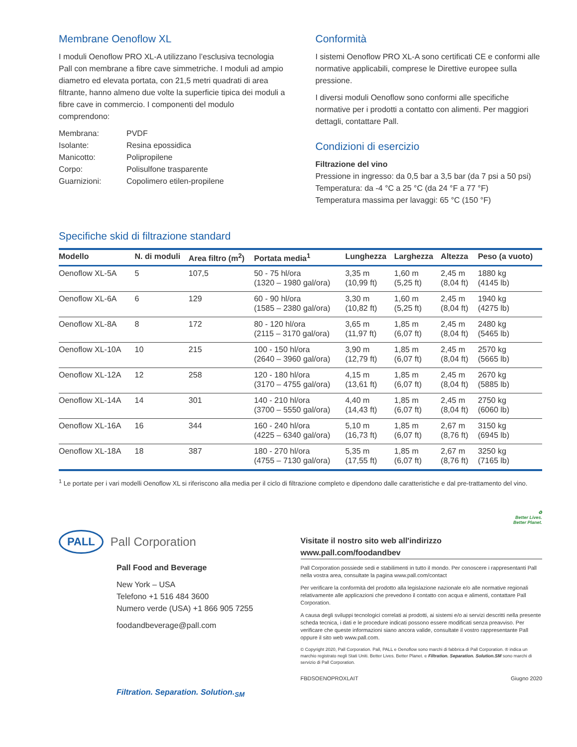Membrane Oenoflow XL
I moduli Oenoflow PRO XL-A utilizzano l’esclusiva tecnologia Pall con membrane a fibre cave simmetriche. I moduli ad ampio diametro ed elevata portata, con 21,5 metri quadrati di area filtrante, hanno almeno due volte la superficie tipica dei moduli a fibre cave in commercio. I componenti del modulo comprendono:
Membrana:
PVDF
Isolante:
Resina epossidica
Manicotto:
Polipropilene
Corpo:
Polisulfone trasparente
Guarnizioni:
Copolimero etilen-propilene
Conformità
I sistemi Oenoflow PRO XL-A sono certificati CE e conformi alle normative applicabili, comprese le Direttive europee sulla pressione.
I diversi moduli Oenoflow sono conformi alle specifiche normative per i prodotti a contatto con alimenti. Per maggiori dettagli, contattare Pall.
Condizioni di esercizio
Filtrazione del vino
Pressione in ingresso: da 0,5 bar a 3,5 bar (da 7 psi a 50 psi)
Temperatura: da -4 °C a 25 °C (da 24 °F a 77 °F)
Temperatura massima per lavaggi: 65 °C (150 °F)
Specifiche skid di filtrazione standard
| Modello | N. di moduli | Area filtro (m<sup>2</sup>) | Portata media<sup>1</sup> | Lunghezza | Larghezza | Altezza | Peso (a vuoto) |
| --- | --- | --- | --- | --- | --- | --- | --- |
| Oenoflow XL-5A | 5 | 107,5 | 50 - 75 hl/ora (1320 – 1980 gal/ora) | 3,35 m (10,99 ft) | 1,60 m (5,25 ft) | 2,45 m (8,04 ft) | 1880 kg (4145 lb) |
| Oenoflow XL-6A | 6 | 129 | 60 - 90 hl/ora (1585 – 2380 gal/ora) | 3,30 m (10,82 ft) | 1,60 m (5,25 ft) | 2,45 m (8,04 ft) | 1940 kg (4275 lb) |
| Oenoflow XL-8A | 8 | 172 | 80 - 120 hl/ora (2115 – 3170 gal/ora) | 3,65 m (11,97 ft) | 1,85 m (6,07 ft) | 2,45 m (8,04 ft) | 2480 kg (5465 lb) |
| Oenoflow XL-10A | 10 | 215 | 100 - 150 hl/ora (2640 – 3960 gal/ora) | 3,90 m (12,79 ft) | 1,85 m (6,07 ft) | 2,45 m (8,04 ft) | 2570 kg (5665 lb) |
| Oenoflow XL-12A | 12 | 258 | 120 - 180 hl/ora (3170 – 4755 gal/ora) | 4,15 m (13,61 ft) | 1,85 m (6,07 ft) | 2,45 m (8,04 ft) | 2670 kg (5885 lb) |
| Oenoflow XL-14A | 14 | 301 | 140 - 210 hl/ora (3700 – 5550 gal/ora) | 4,40 m (14,43 ft) | 1,85 m (6,07 ft) | 2,45 m (8,04 ft) | 2750 kg (6060 lb) |
| Oenoflow XL-16A | 16 | 344 | 160 - 240 hl/ora (4225 – 6340 gal/ora) | 5,10 m (16,73 ft) | 1,85 m (6,07 ft) | 2,67 m (8,76 ft) | 3150 kg (6945 lb) |
| Oenoflow XL-18A | 18 | 387 | 180 - 270 hl/ora (4755 – 7130 gal/ora) | 5,35 m (17,55 ft) | 1,85 m (6,07 ft) | 2,67 m (8,76 ft) | 3250 kg (7165 lb) |
<sup>1</sup> Le portate per i vari modelli Oenoflow XL si riferiscono alla media per il ciclo di filtrazione completo e dipendono dalle caratteristiche e dal pre-trattamento del vino.
♻
Better Lives.
Better Planet.
PALL Pall Corporation
Pall Food and Beverage
New York – USA
Telefono +1 516 484 3600
Numero verde (USA) +1 866 905 7255
foodandbeverage@pall.com
Filtration. Separation. Solution.<sub>SM</sub>
Visitate il nostro sito web all'indirizzo
www.pall.com/foodandbev
Pall Corporation possiede sedi e stabilimenti in tutto il mondo. Per conoscere i rappresentanti Pall nella vostra area, consultate la pagina www.pall.com/contact
Per verificare la conformità del prodotto alla legislazione nazionale e/o alle normative regionali relativamente alle applicazioni che prevedono il contatto con acqua e alimenti, contattare Pall Corporation.
A causa degli sviluppi tecnologici correlati ai prodotti, ai sistemi e/o ai servizi descritti nella presente scheda tecnica, i dati e le procedure indicati possono essere modificati senza preavviso. Per verificare che queste informazioni siano ancora valide, consultate il vostro rappresentante Pall oppure il sito web www.pall.com.
© Copyright 2020, Pall Corporation. Pall, PALL e Oenoflow sono marchi di fabbrica di Pall Corporation. ® indica un marchio registrato negli Stati Uniti. Better Lives. Better Planet. e Filtration. Separation. Solution.SM sono marchi di servizio di Pall Corporation.
FBDSOENOPROXLAIT Giugno 2020